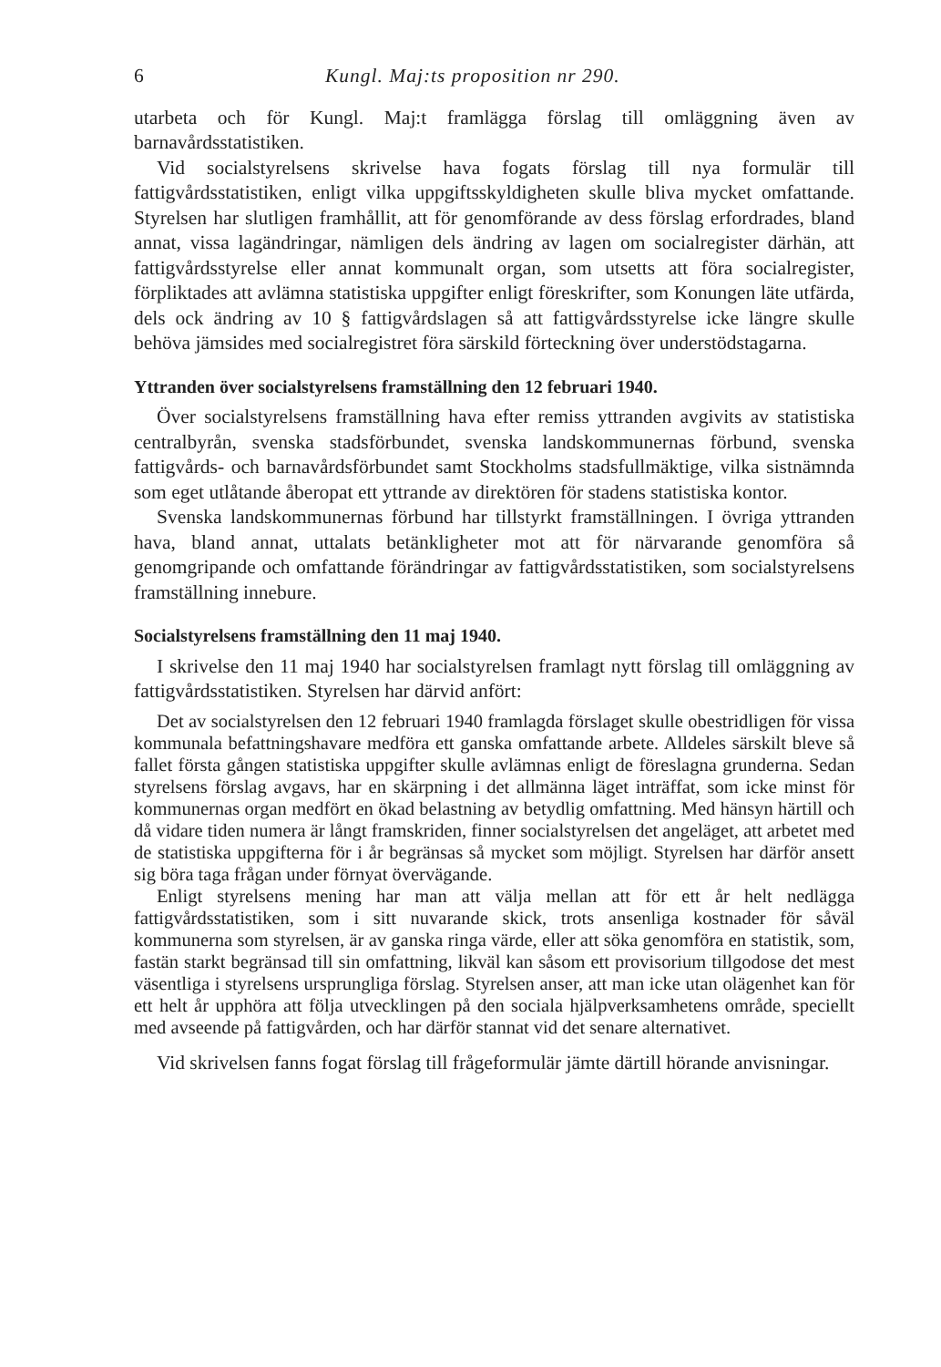6 Kungl. Maj:ts proposition nr 290.
utarbeta och för Kungl. Maj:t framlägga förslag till omläggning även av barnavårdsstatistiken.
Vid socialstyrelsens skrivelse hava fogats förslag till nya formulär till fattigvårdsstatistiken, enligt vilka uppgiftsskyldigheten skulle bliva mycket omfattande. Styrelsen har slutligen framhållit, att för genomförande av dess förslag erfordrades, bland annat, vissa lagändringar, nämligen dels ändring av lagen om socialregister därhän, att fattigvårdsstyrelse eller annat kommunalt organ, som utsetts att föra socialregister, förpliktades att avlämna statistiska uppgifter enligt föreskrifter, som Konungen läte utfärda, dels ock ändring av 10 § fattigvårdslagen så att fattigvårdsstyrelse icke längre skulle behöva jämsides med socialregistret föra särskild förteckning över understödstagarna.
Yttranden över socialstyrelsens framställning den 12 februari 1940.
Över socialstyrelsens framställning hava efter remiss yttranden avgivits av statistiska centralbyrån, svenska stadsförbundet, svenska landskommunernas förbund, svenska fattigvårds- och barnavårdsförbundet samt Stockholms stadsfullmäktige, vilka sistnämnda som eget utlåtande åberopat ett yttrande av direktören för stadens statistiska kontor.
Svenska landskommunernas förbund har tillstyrkt framställningen. I övriga yttranden hava, bland annat, uttalats betänkligheter mot att för närvarande genomföra så genomgripande och omfattande förändringar av fattigvårdsstatistiken, som socialstyrelsens framställning innebure.
Socialstyrelsens framställning den 11 maj 1940.
I skrivelse den 11 maj 1940 har socialstyrelsen framlagt nytt förslag till omläggning av fattigvårdsstatistiken. Styrelsen har därvid anfört:
Det av socialstyrelsen den 12 februari 1940 framlagda förslaget skulle obestridligen för vissa kommunala befattningshavare medföra ett ganska omfattande arbete. Alldeles särskilt bleve så fallet första gången statistiska uppgifter skulle avlämnas enligt de föreslagna grunderna. Sedan styrelsens förslag avgavs, har en skärpning i det allmänna läget inträffat, som icke minst för kommunernas organ medfört en ökad belastning av betydlig omfattning. Med hänsyn härtill och då vidare tiden numera är långt framskriden, finner socialstyrelsen det angeläget, att arbetet med de statistiska uppgifterna för i år begränsas så mycket som möjligt. Styrelsen har därför ansett sig böra taga frågan under förnyat övervägande.
Enligt styrelsens mening har man att välja mellan att för ett år helt nedlägga fattigvårdsstatistiken, som i sitt nuvarande skick, trots ansenliga kostnader för såväl kommunerna som styrelsen, är av ganska ringa värde, eller att söka genomföra en statistik, som, fastän starkt begränsad till sin omfattning, likväl kan såsom ett provisorium tillgodose det mest väsentliga i styrelsens ursprungliga förslag. Styrelsen anser, att man icke utan olägenhet kan för ett helt år upphöra att följa utvecklingen på den sociala hjälpverksamhetens område, speciellt med avseende på fattigvården, och har därför stannat vid det senare alternativet.
Vid skrivelsen fanns fogat förslag till frågeformulär jämte därtill hörande anvisningar.